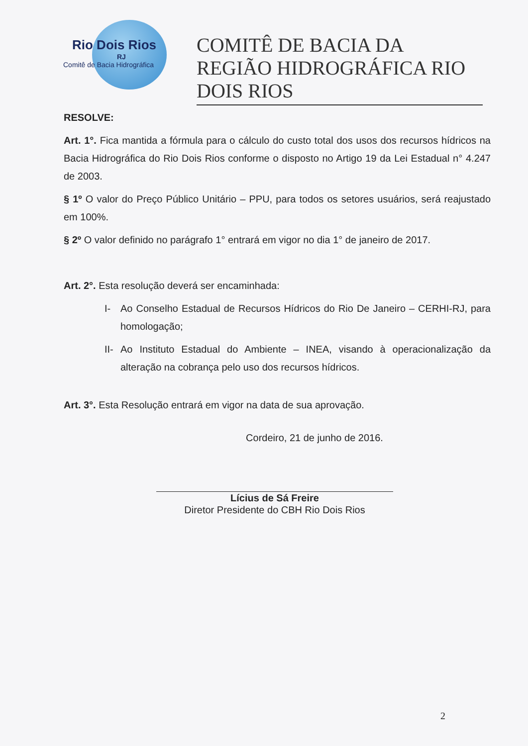Rio Dois Rios
RJ
Comitê de Bacia Hidrográfica
COMITÊ DE BACIA DA REGIÃO HIDROGRÁFICA RIO DOIS RIOS
RESOLVE:
Art. 1°. Fica mantida a fórmula para o cálculo do custo total dos usos dos recursos hídricos na Bacia Hidrográfica do Rio Dois Rios conforme o disposto no Artigo 19 da Lei Estadual n° 4.247 de 2003.
§ 1º O valor do Preço Público Unitário – PPU, para todos os setores usuários, será reajustado em 100%.
§ 2º O valor definido no parágrafo 1° entrará em vigor no dia 1° de janeiro de 2017.
Art. 2°. Esta resolução deverá ser encaminhada:
I- Ao Conselho Estadual de Recursos Hídricos do Rio De Janeiro – CERHI-RJ, para homologação;
II- Ao Instituto Estadual do Ambiente – INEA, visando à operacionalização da alteração na cobrança pelo uso dos recursos hídricos.
Art. 3°. Esta Resolução entrará em vigor na data de sua aprovação.
Cordeiro, 21 de junho de 2016.
Lícius de Sá Freire
Diretor Presidente do CBH Rio Dois Rios
2